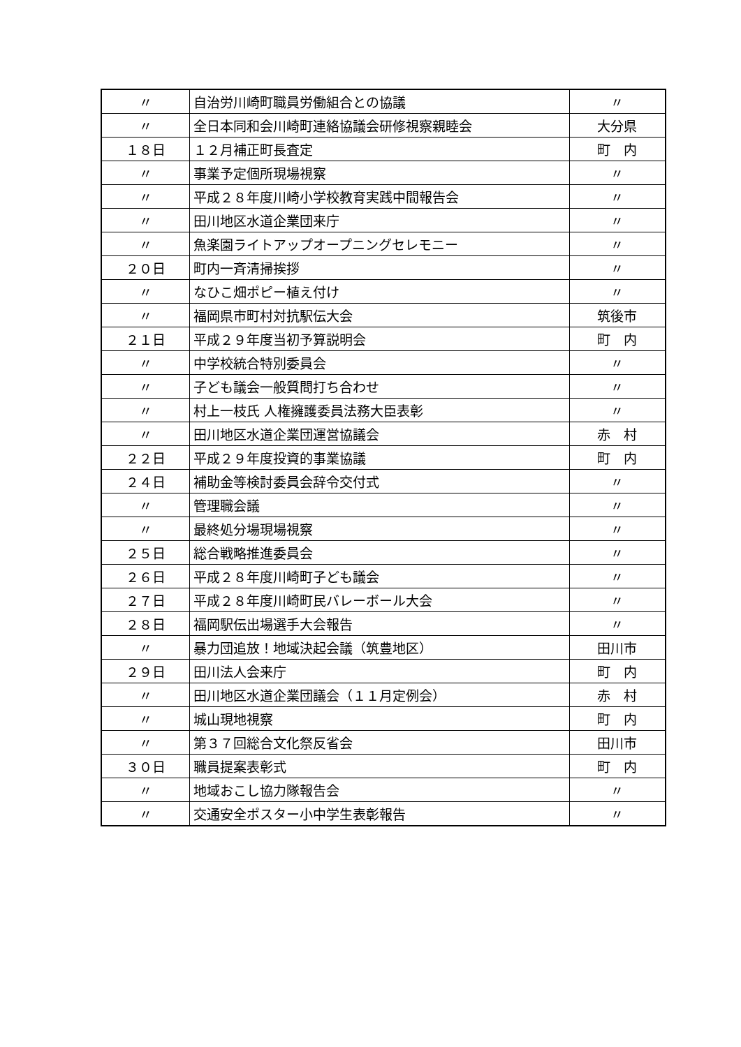| 〃 | 自治労川崎町職員労働組合との協議 | 〃 |
| 〃 | 全日本同和会川崎町連絡協議会研修視察親睦会 | 大分県 |
| １８日 | １２月補正町長査定 | 町 内 |
| 〃 | 事業予定個所現場視察 | 〃 |
| 〃 | 平成２８年度川崎小学校教育実践中間報告会 | 〃 |
| 〃 | 田川地区水道企業団来庁 | 〃 |
| 〃 | 魚楽園ライトアップオープニングセレモニー | 〃 |
| ２０日 | 町内一斉清掃挨拶 | 〃 |
| 〃 | なひこ畑ポピー植え付け | 〃 |
| 〃 | 福岡県市町村対抗駅伝大会 | 筑後市 |
| ２１日 | 平成２９年度当初予算説明会 | 町 内 |
| 〃 | 中学校統合特別委員会 | 〃 |
| 〃 | 子ども議会一般質問打ち合わせ | 〃 |
| 〃 | 村上一枝氏 人権擁護委員法務大臣表彰 | 〃 |
| 〃 | 田川地区水道企業団運営協議会 | 赤 村 |
| ２２日 | 平成２９年度投資的事業協議 | 町 内 |
| ２４日 | 補助金等検討委員会辞令交付式 | 〃 |
| 〃 | 管理職会議 | 〃 |
| 〃 | 最終処分場現場視察 | 〃 |
| ２５日 | 総合戦略推進委員会 | 〃 |
| ２６日 | 平成２８年度川崎町子ども議会 | 〃 |
| ２７日 | 平成２８年度川崎町民バレーボール大会 | 〃 |
| ２８日 | 福岡駅伝出場選手大会報告 | 〃 |
| 〃 | 暴力団追放！地域決起会議（筑豊地区） | 田川市 |
| ２９日 | 田川法人会来庁 | 町 内 |
| 〃 | 田川地区水道企業団議会（１１月定例会） | 赤 村 |
| 〃 | 城山現地視察 | 町 内 |
| 〃 | 第３７回総合文化祭反省会 | 田川市 |
| ３０日 | 職員提案表彰式 | 町 内 |
| 〃 | 地域おこし協力隊報告会 | 〃 |
| 〃 | 交通安全ポスター小中学生表彰報告 | 〃 |